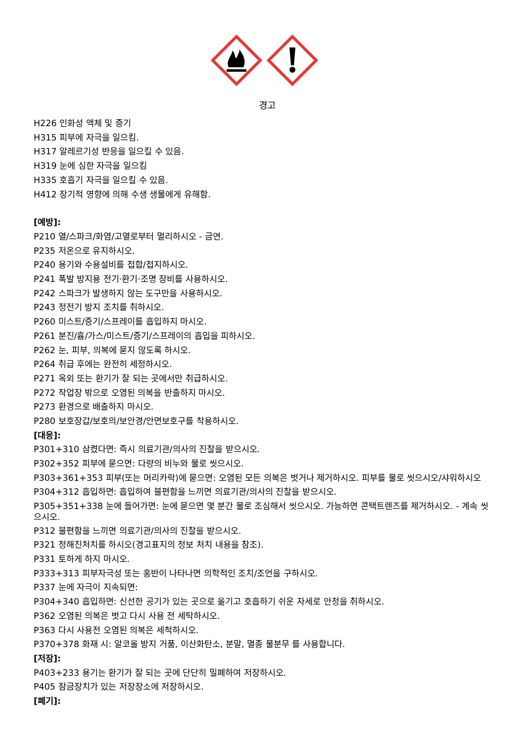경고
H226 인화성 액체 및 증기
H315 피부에 자극을 일으킴.
H317 알레르기성 반응을 일으킬 수 있음.
H319 눈에 심한 자극을 일으킴
H335 호흡기 자극을 일으킬 수 있음.
H412 장기적 영향에 의해 수생 생물에게 유해함.
[예방]:
P210 열/스파크/화염/고열로부터 멀리하시오 - 금연.
P235 저온으로 유지하시오.
P240 용기와 수용설비를 접합/접지하시오.
P241 폭발 방지용 전기·환기·조명 장비를 사용하시오.
P242 스파크가 발생하지 않는 도구만을 사용하시오.
P243 정전기 방지 조치를 취하시오.
P260 미스트/증기/스프레이를 흡입하지 마시오.
P261 분진/흄/가스/미스트/증기/스프레이의 흡입을 피하시오.
P262 눈, 피부, 의복에 묻지 않도록 하시오.
P264 취급 후에는 완전히 세정하시오.
P271 옥외 또는 환기가 잘 되는 곳에서만 취급하시오.
P272 작업장 밖으로 오염된 의복을 반출하지 마시오.
P273 환경으로 배출하지 마시오.
P280 보호장갑/보호의/보안경/안면보호구를 착용하시오.
[대응]:
P301+310 삼켰다면: 즉시 의료기관/의사의 진찰을 받으시오.
P302+352 피부에 묻으면: 다량의 비누와 물로 씻으시오.
P303+361+353 피부(또는 머리카락)에 묻으면: 오염된 모든 의복은 벗거나 제거하시오. 피부를 물로 씻으시오/샤워하시오
P304+312 흡입하면: 흡입하여 불편함을 느끼면 의료기관/의사의 진찰을 받으시오.
P305+351+338 눈에 들어가면: 눈에 묻으면 몇 분간 물로 조심해서 씻으시오. 가능하면 콘택트렌즈를 제거하시오. - 계속 씻으시오.
P312 불편함을 느끼면 의료기관/의사의 진찰을 받으시오.
P321 정해진처치를 하시오(경고표지의 정보 처치 내용을 참조).
P331 토하게 하지 마시오.
P333+313 피부자극성 또는 홍반이 나타나면 의학적인 조치/조언을 구하시오.
P337 눈에 자극이 지속되면:
P304+340 흡입하면: 신선한 공기가 있는 곳으로 옮기고 호흡하기 쉬운 자세로 안정을 취하시오.
P362 오염된 의복은 벗고 다시 사용 전 세탁하시오.
P363 다시 사용전 오염된 의복은 세척하시오.
P370+378 화재 시: 알코올 방지 거품, 이산화탄소, 분말, 멸종 물분무 를 사용합니다.
[저장]:
P403+233 용기는 환기가 잘 되는 곳에 단단히 밀폐하여 저장하시오.
P405 잠금장치가 있는 저장장소에 저장하시오.
[폐기]: